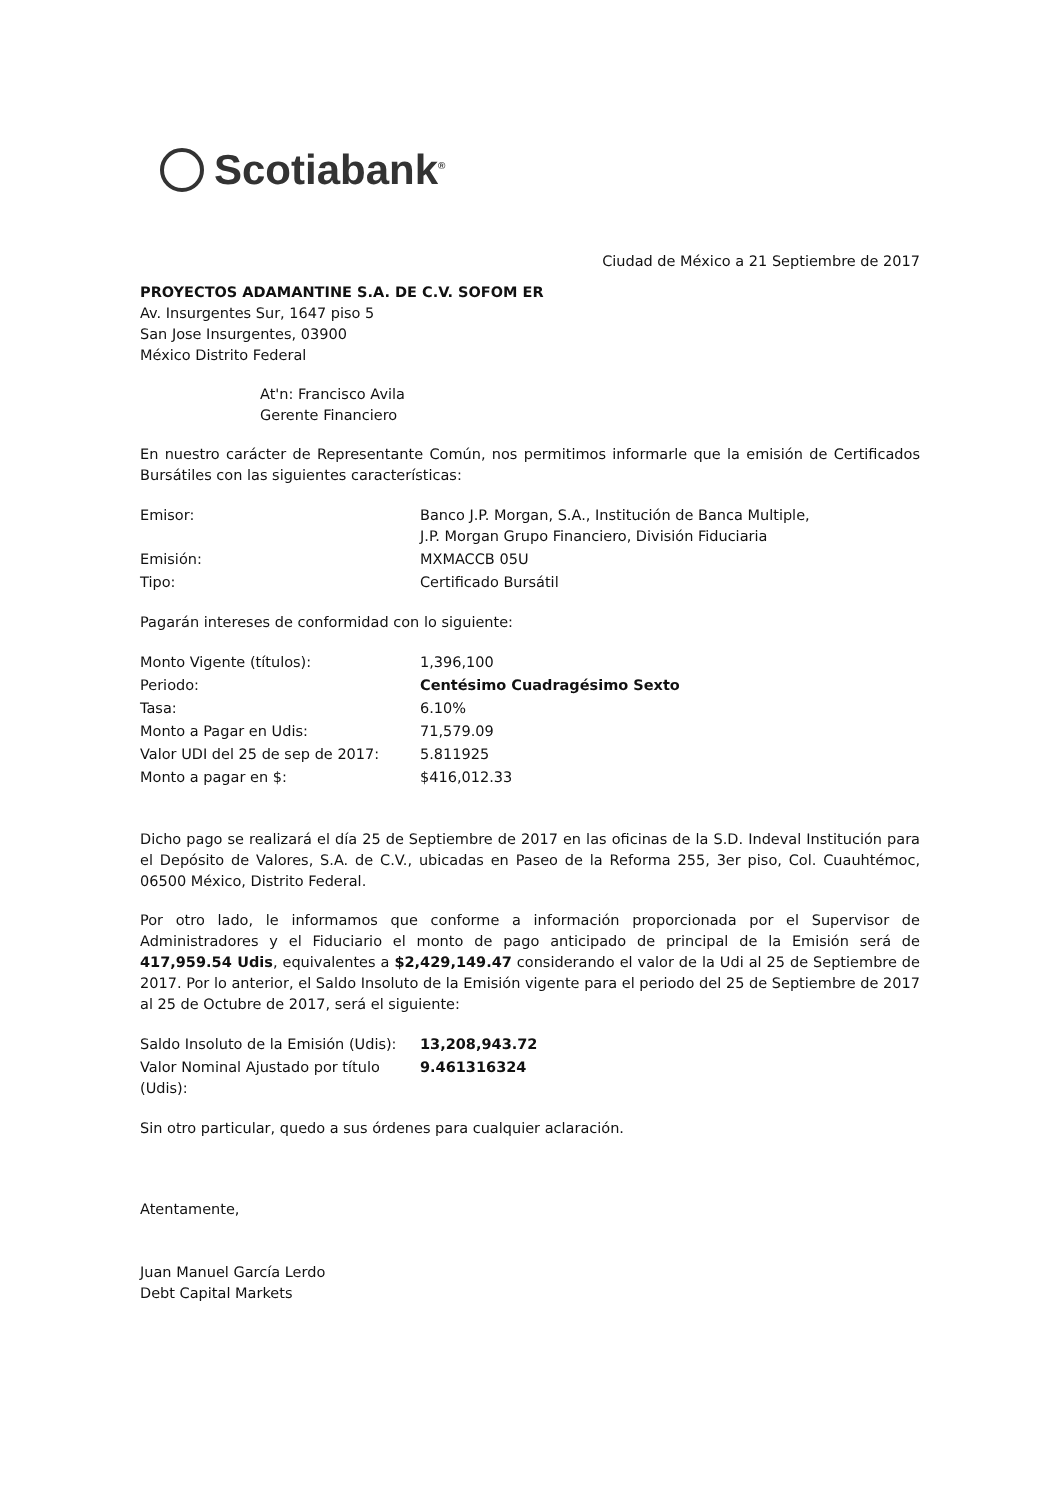Scotiabank<sup>®</sup>
Ciudad de México a 21 Septiembre de 2017
PROYECTOS ADAMANTINE S.A. DE C.V. SOFOM ER
Av. Insurgentes Sur, 1647 piso 5
San Jose Insurgentes, 03900
México Distrito Federal
At'n: Francisco Avila
Gerente Financiero
En nuestro carácter de Representante Común, nos permitimos informarle que la emisión de Certificados Bursátiles con las siguientes características:
| Emisor: | Banco J.P. Morgan, S.A., Institución de Banca Multiple, J.P. Morgan Grupo Financiero, División Fiduciaria |
| Emisión: | MXMACCB 05U |
| Tipo: | Certificado Bursátil |
Pagarán intereses de conformidad con lo siguiente:
| Monto Vigente (títulos): | 1,396,100 |
| Periodo: | Centésimo Cuadragésimo Sexto |
| Tasa: | 6.10% |
| Monto a Pagar en Udis: | 71,579.09 |
| Valor UDI del 25 de sep de 2017: | 5.811925 |
| Monto a pagar en $: | $416,012.33 |
Dicho pago se realizará el día 25 de Septiembre de 2017 en las oficinas de la S.D. Indeval Institución para el Depósito de Valores, S.A. de C.V., ubicadas en Paseo de la Reforma 255, 3er piso, Col. Cuauhtémoc, 06500 México, Distrito Federal.
Por otro lado, le informamos que conforme a información proporcionada por el Supervisor de Administradores y el Fiduciario el monto de pago anticipado de principal de la Emisión será de 417,959.54 Udis, equivalentes a $2,429,149.47 considerando el valor de la Udi al 25 de Septiembre de 2017. Por lo anterior, el Saldo Insoluto de la Emisión vigente para el periodo del 25 de Septiembre de 2017 al 25 de Octubre de 2017, será el siguiente:
| Saldo Insoluto de la Emisión (Udis): | 13,208,943.72 |
| Valor Nominal Ajustado por título (Udis): | 9.46131632 4 |
Sin otro particular, quedo a sus órdenes para cualquier aclaración.
Atentamente,
Juan Manuel García Lerdo
Debt Capital Markets